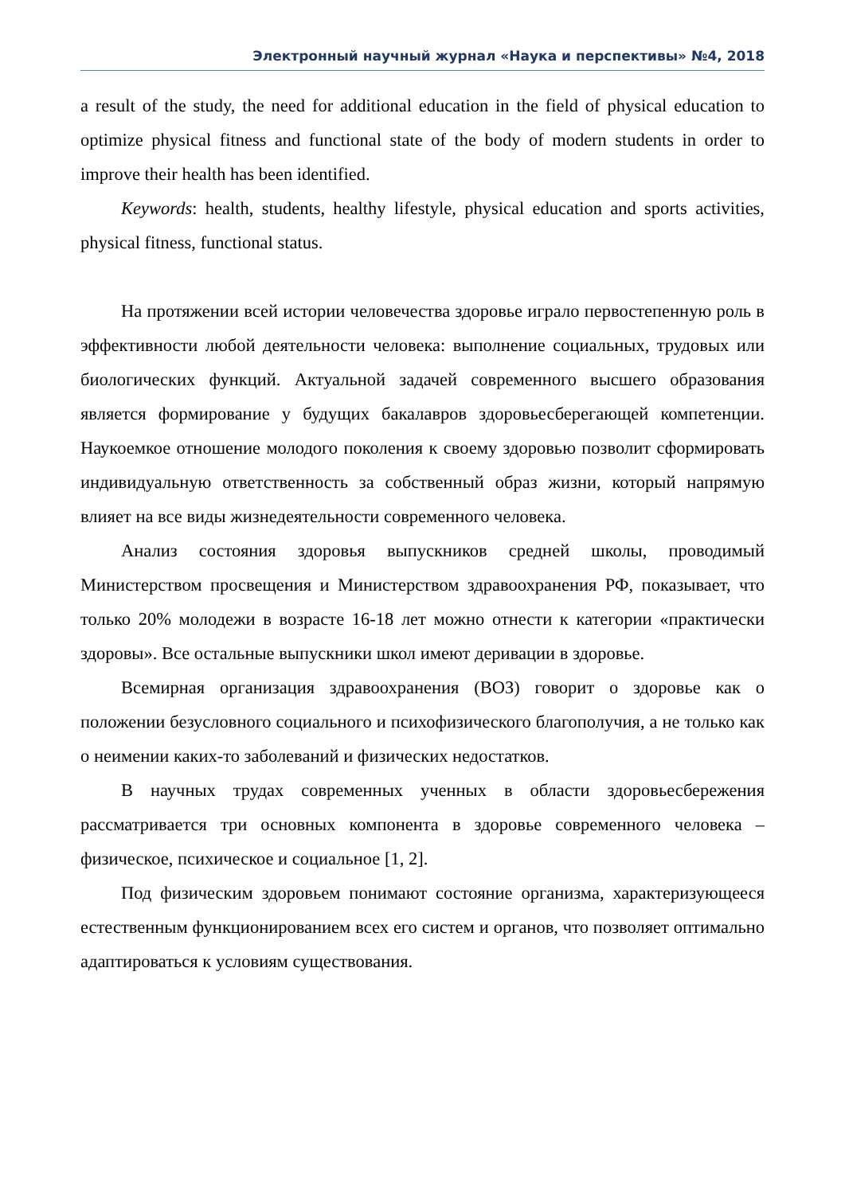Электронный научный журнал «Наука и перспективы» №4, 2018
a result of the study, the need for additional education in the field of physical education to optimize physical fitness and functional state of the body of modern students in order to improve their health has been identified.
Keywords: health, students, healthy lifestyle, physical education and sports activities, physical fitness, functional status.
На протяжении всей истории человечества здоровье играло первостепенную роль в эффективности любой деятельности человека: выполнение социальных, трудовых или биологических функций. Актуальной задачей современного высшего образования является формирование у будущих бакалавров здоровьесберегающей компетенции. Наукоемкое отношение молодого поколения к своему здоровью позволит сформировать индивидуальную ответственность за собственный образ жизни, который напрямую влияет на все виды жизнедеятельности современного человека.
Анализ состояния здоровья выпускников средней школы, проводимый Министерством просвещения и Министерством здравоохранения РФ, показывает, что только 20% молодежи в возрасте 16-18 лет можно отнести к категории «практически здоровы». Все остальные выпускники школ имеют деривации в здоровье.
Всемирная организация здравоохранения (ВОЗ) говорит о здоровье как о положении безусловного социального и психофизического благополучия, а не только как о неимении каких-то заболеваний и физических недостатков.
В научных трудах современных ученных в области здоровьесбережения рассматривается три основных компонента в здоровье современного человека – физическое, психическое и социальное [1, 2].
Под физическим здоровьем понимают состояние организма, характеризующееся естественным функционированием всех его систем и органов, что позволяет оптимально адаптироваться к условиям существования.